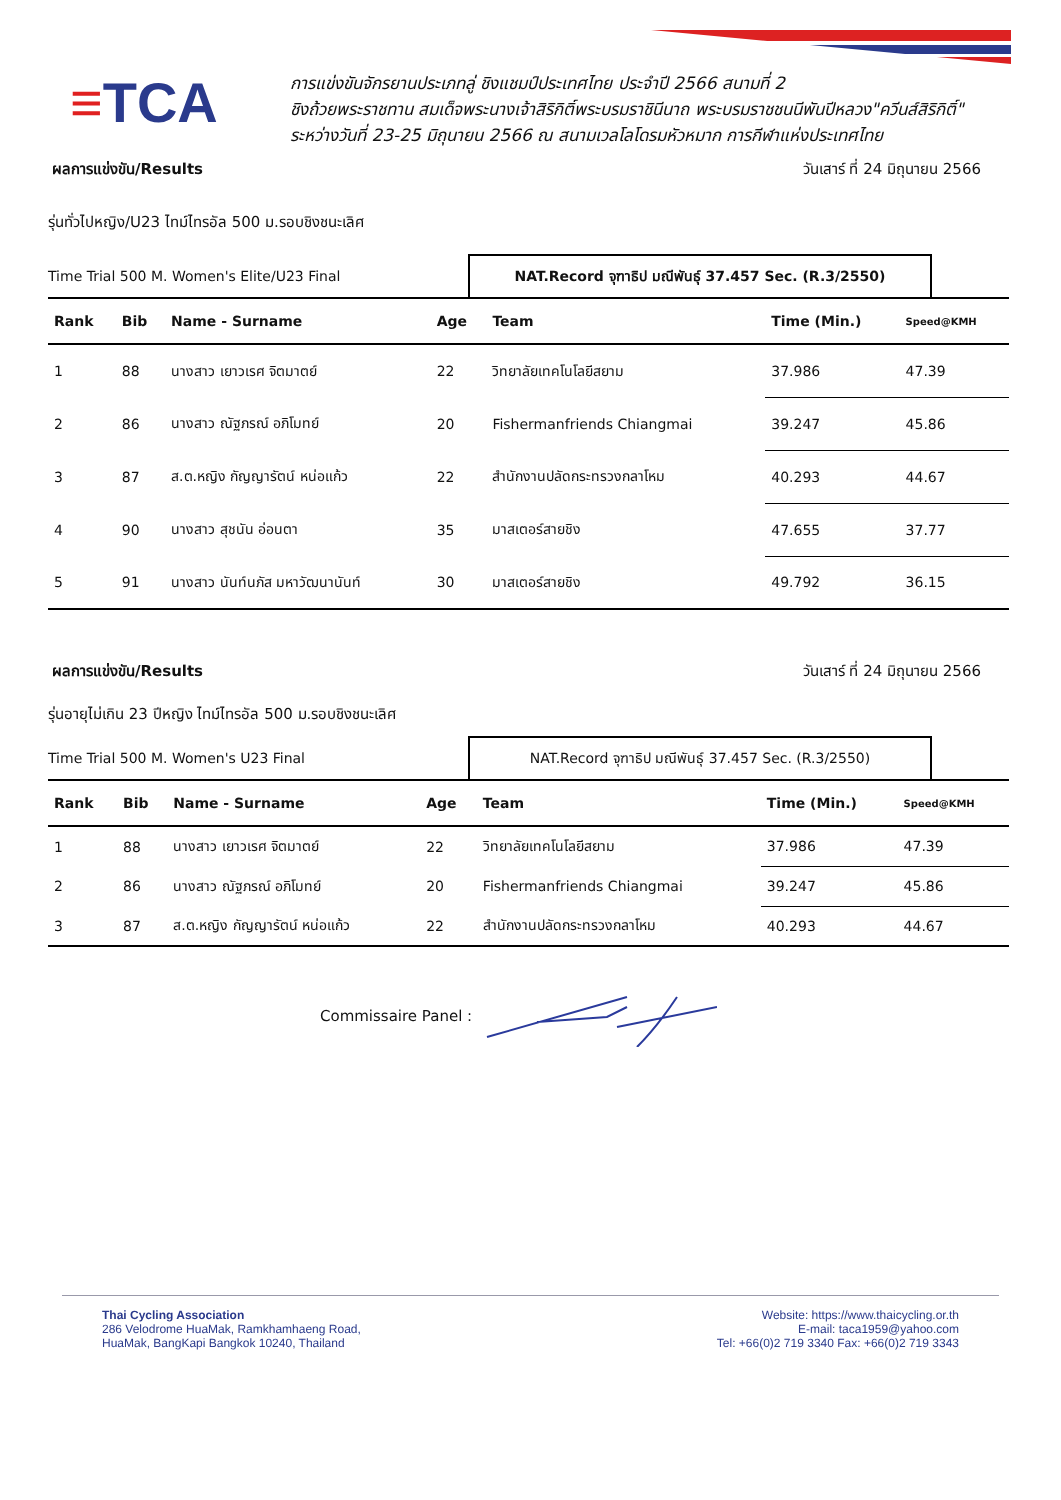≡TCA
การแข่งขันจักรยานประเภทลู่ ชิงแชมป์ประเทศไทย ประจำปี 2566 สนามที่ 2
ชิงถ้วยพระราชทาน สมเด็จพระนางเจ้าสิริกิติ์พระบรมราชินีนาถ พระบรมราชชนนีพันปีหลวง"ควีนส์สิริกิติ์"
ระหว่างวันที่ 23-25 มิถุนายน 2566 ณ สนามเวลโลโดรมหัวหมาก การกีฬาแห่งประเทศไทย
ผลการแข่งขัน/Results วันเสาร์ ที่ 24 มิถุนายน 2566
รุ่นทั่วไปหญิง/U23 ไทม์ไทรอัล 500 ม.รอบชิงชนะเลิศ
Time Trial 500 M. Women's Elite/U23 Final
NAT.Record จุฑาธิป มณีพันธุ์ 37.457 Sec. (R.3/2550)
| Rank | Bib | Name - Surname | Age | Team | Time (Min.) | Speed@KMH |
| --- | --- | --- | --- | --- | --- | --- |
| 1 | 88 | นางสาว เยาวเรศ จิตมาตย์ | 22 | วิทยาลัยเทคโนโลยีสยาม | 37.986 | 47.39 |
| 2 | 86 | นางสาว ณัฐภรณ์ อภิโมทย์ | 20 | Fishermanfriends Chiangmai | 39.247 | 45.86 |
| 3 | 87 | ส.ต.หญิง กัญญารัตน์ หน่อแก้ว | 22 | สำนักงานปลัดกระทรวงกลาโหม | 40.293 | 44.67 |
| 4 | 90 | นางสาว สุชนัน อ่อนตา | 35 | มาสเตอร์สายชิง | 47.655 | 37.77 |
| 5 | 91 | นางสาว นันท์นภัส มหาวัฒนานันท์ | 30 | มาสเตอร์สายชิง | 49.792 | 36.15 |
ผลการแข่งขัน/Results วันเสาร์ ที่ 24 มิถุนายน 2566
รุ่นอายุไม่เกิน 23 ปีหญิง ไทม์ไทรอัล 500 ม.รอบชิงชนะเลิศ
Time Trial 500 M. Women's U23 Final
NAT.Record จุฑาธิป มณีพันธุ์ 37.457 Sec. (R.3/2550)
| Rank | Bib | Name - Surname | Age | Team | Time (Min.) | Speed@KMH |
| --- | --- | --- | --- | --- | --- | --- |
| 1 | 88 | นางสาว เยาวเรศ จิตมาตย์ | 22 | วิทยาลัยเทคโนโลยีสยาม | 37.986 | 47.39 |
| 2 | 86 | นางสาว ณัฐภรณ์ อภิโมทย์ | 20 | Fishermanfriends Chiangmai | 39.247 | 45.86 |
| 3 | 87 | ส.ต.หญิง กัญญารัตน์ หน่อแก้ว | 22 | สำนักงานปลัดกระทรวงกลาโหม | 40.293 | 44.67 |
Commissaire Panel :
Thai Cycling Association
286 Velodrome HuaMak, Ramkhamhaeng Road,
HuaMak, BangKapi Bangkok 10240, Thailand
Website: https://www.thaicycling.or.th
E-mail: taca1959@yahoo.com
Tel: +66(0)2 719 3340 Fax: +66(0)2 719 3343